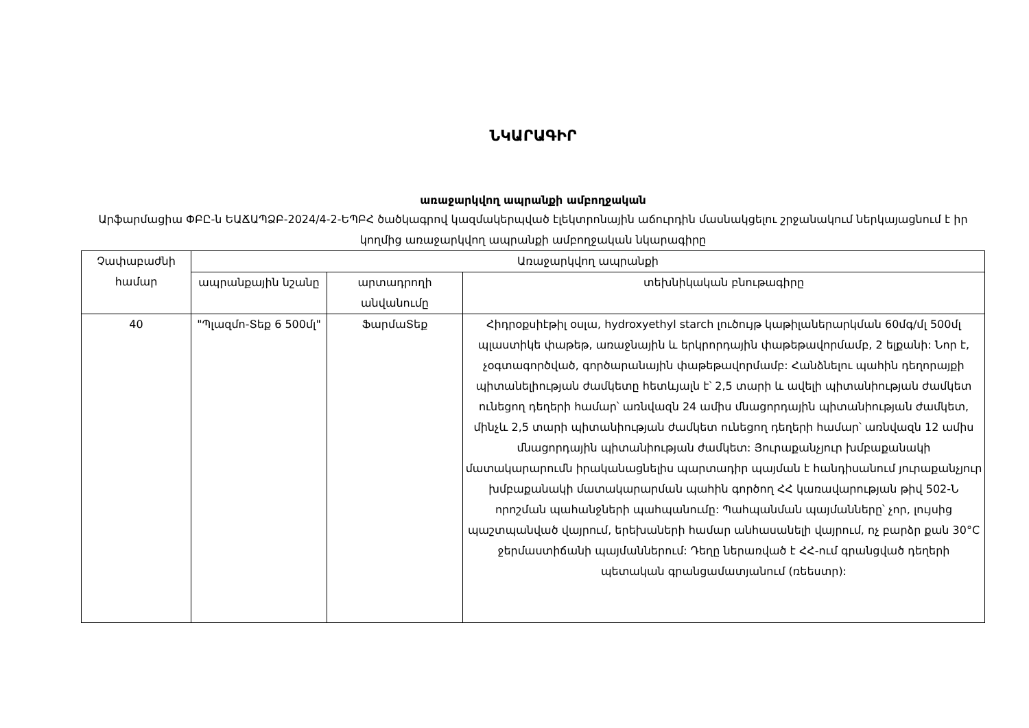ՆԿԱՐԱԳԻՐ
առաջարկվող ապրանքի ամբողջական
Արֆարմացիա ՓԲԸ-ն ԵԱՃԱՊՁԲ-2024/4-2-ԵՊԲՀ ծածկագրով կազմակերպված էլեկտրոնային աճուրդին մասնակցելու շրջանակում ներկայացնում է իր կողմից առաջարկվող ապրանքի ամբողջական նկարագիրը
| Չափաբաժնի համար | Առաջարկվող ապրանքի | | |
| --- | --- | --- | --- |
| | ապրանքային նշանը | արտադրողի անվանումը | տեխնիկական բնութագիրը |
| 40 | "Պլազմո-Տեք 6 500մլ" | ՖարմաՏեք | Հիդրօքսիէթիլ օսլա, hydroxyethyl starch լուծույթ կաթիլաներարկման 60մգ/մլ 500մլ պլաստիկե փաթեթ, առաջնային և երկրորդային փաթեթավորմամբ, 2 ելքանի: Նոր է, չօգտագործված, գործարանային փաթեթավորմամբ: Հանձնելու պահին դեղորայքի պիտանելիության ժամկետը հետևյալն է՝ 2,5 տարի և ավելի պիտանիության ժամկետ ունեցող դեղերի համար՝ առնվազն 24 ամիս մնացորդային պիտանիության ժամկետ, մինչև 2,5 տարի պիտանիության ժամկետ ունեցող դեղերի համար՝ առնվազն 12 ամիս մնացորդային պիտանիության ժամկետ: Յուրաքանչյուր խմբաքանակի մատակարարումն իրականացնելիս պարտադիր պայման է հանդիսանում յուրաքանչյուր խմբաքանակի մատակարարման պահին գործող ՀՀ կառավարության թիվ 502-Ն որոշման պահանջների պահպանումը: Պահպանման պայմանները՝ չոր, լույսից պաշտպանված վայրում, երեխաների համար անհասանելի վայրում, ոչ բարձր քան 30°C ջերմաստիճանի պայմաններում: Դեղը ներառված է ՀՀ-ում գրանցված դեղերի պետական գրանցամատյանում (ռեեստր): |